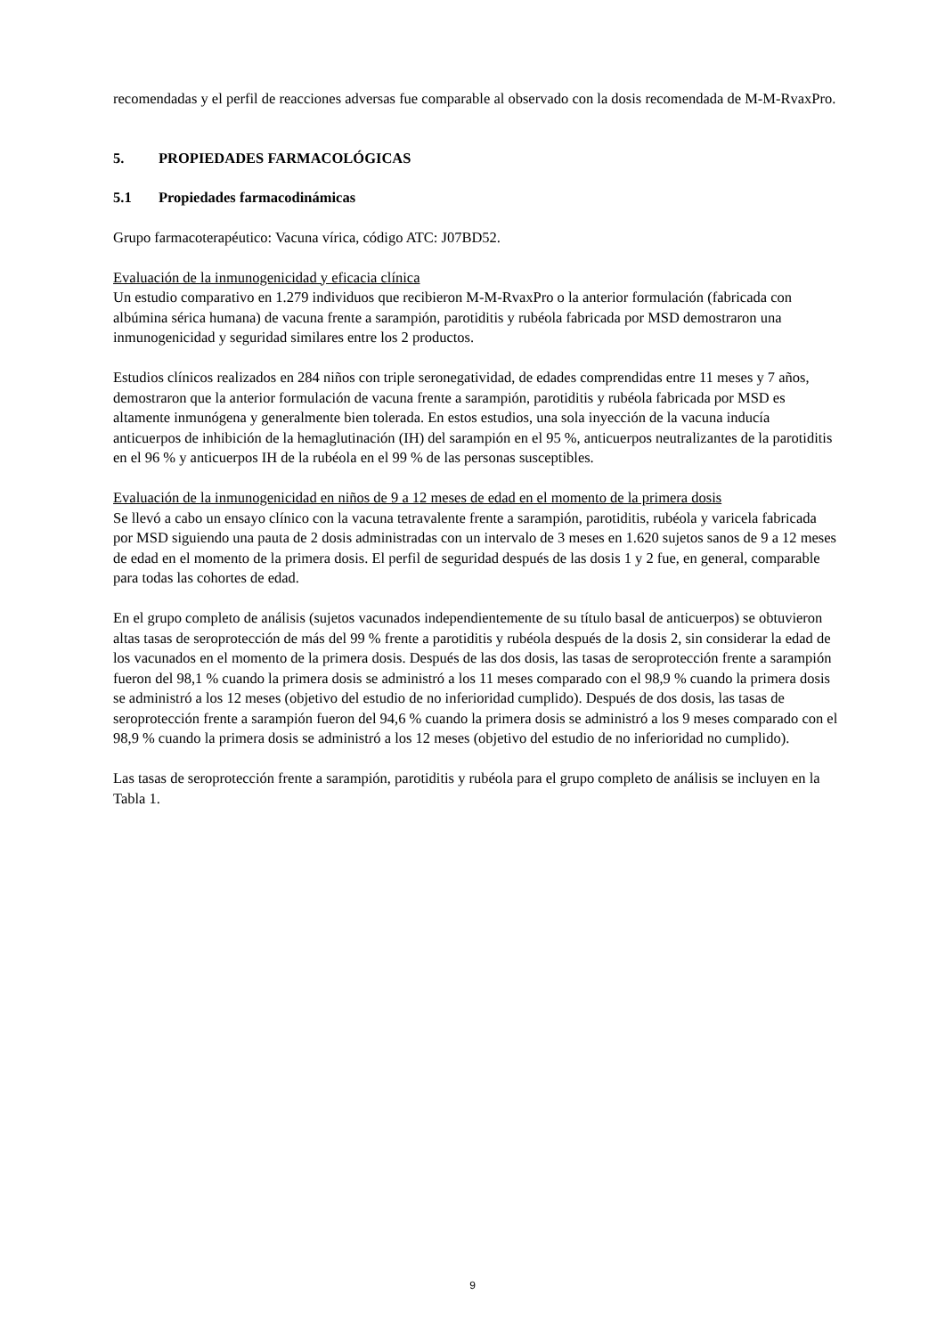recomendadas y el perfil de reacciones adversas fue comparable al observado con la dosis recomendada de M-M-RvaxPro.
5. PROPIEDADES FARMACOLÓGICAS
5.1 Propiedades farmacodinámicas
Grupo farmacoterapéutico: Vacuna vírica, código ATC: J07BD52.
Evaluación de la inmunogenicidad y eficacia clínica
Un estudio comparativo en 1.279 individuos que recibieron M-M-RvaxPro o la anterior formulación (fabricada con albúmina sérica humana) de vacuna frente a sarampión, parotiditis y rubéola fabricada por MSD demostraron una inmunogenicidad y seguridad similares entre los 2 productos.
Estudios clínicos realizados en 284 niños con triple seronegatividad, de edades comprendidas entre 11 meses y 7 años, demostraron que la anterior formulación de vacuna frente a sarampión, parotiditis y rubéola fabricada por MSD es altamente inmunógena y generalmente bien tolerada. En estos estudios, una sola inyección de la vacuna inducía anticuerpos de inhibición de la hemaglutinación (IH) del sarampión en el 95 %, anticuerpos neutralizantes de la parotiditis en el 96 % y anticuerpos IH de la rubéola en el 99 % de las personas susceptibles.
Evaluación de la inmunogenicidad en niños de 9 a 12 meses de edad en el momento de la primera dosis
Se llevó a cabo un ensayo clínico con la vacuna tetravalente frente a sarampión, parotiditis, rubéola y varicela fabricada por MSD siguiendo una pauta de 2 dosis administradas con un intervalo de 3 meses en 1.620 sujetos sanos de 9 a 12 meses de edad en el momento de la primera dosis. El perfil de seguridad después de las dosis 1 y 2 fue, en general, comparable para todas las cohortes de edad.
En el grupo completo de análisis (sujetos vacunados independientemente de su título basal de anticuerpos) se obtuvieron altas tasas de seroprotección de más del 99 % frente a parotiditis y rubéola después de la dosis 2, sin considerar la edad de los vacunados en el momento de la primera dosis. Después de las dos dosis, las tasas de seroprotección frente a sarampión fueron del 98,1 % cuando la primera dosis se administró a los 11 meses comparado con el 98,9 % cuando la primera dosis se administró a los 12 meses (objetivo del estudio de no inferioridad cumplido). Después de dos dosis, las tasas de seroprotección frente a sarampión fueron del 94,6 % cuando la primera dosis se administró a los 9 meses comparado con el 98,9 % cuando la primera dosis se administró a los 12 meses (objetivo del estudio de no inferioridad no cumplido).
Las tasas de seroprotección frente a sarampión, parotiditis y rubéola para el grupo completo de análisis se incluyen en la Tabla 1.
9